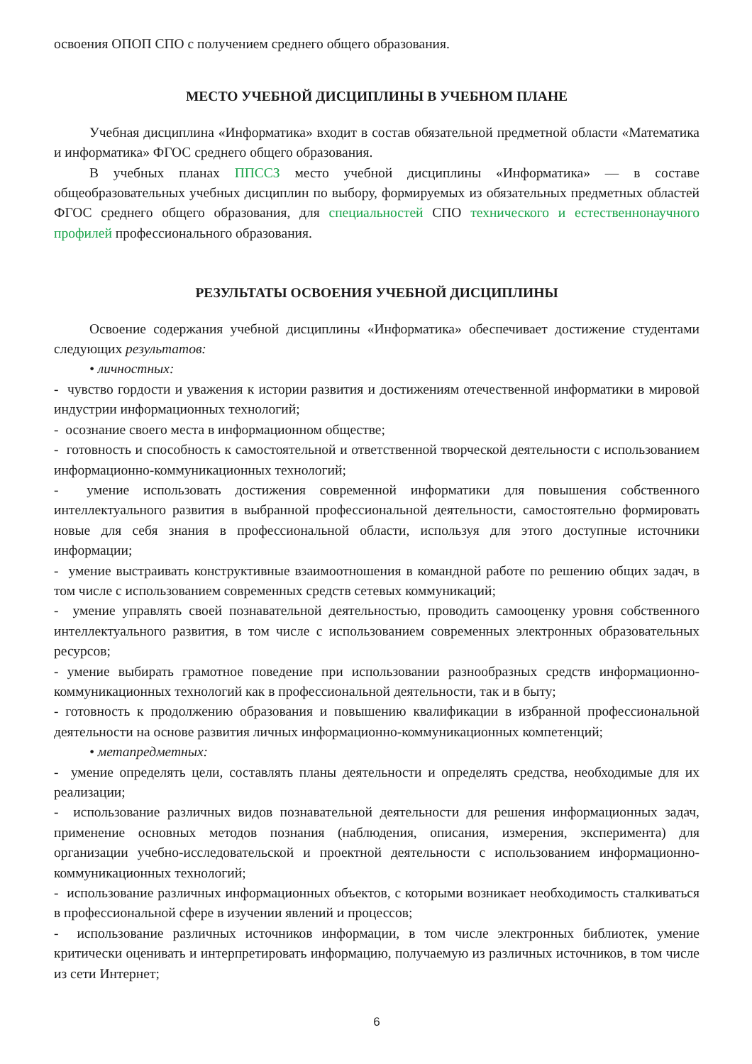освоения ОПОП СПО с получением среднего общего образования.
МЕСТО УЧЕБНОЙ ДИСЦИПЛИНЫ В УЧЕБНОМ ПЛАНЕ
Учебная дисциплина «Информатика» входит в состав обязательной предметной области «Математика и информатика» ФГОС среднего общего образования.
В учебных планах ППССЗ место учебной дисциплины «Информатика» — в составе общеобразовательных учебных дисциплин по выбору, формируемых из обязательных предметных областей ФГОС среднего общего образования, для специальностей СПО технического и естественнонаучного профилей профессионального образования.
РЕЗУЛЬТАТЫ ОСВОЕНИЯ УЧЕБНОЙ ДИСЦИПЛИНЫ
Освоение содержания учебной дисциплины «Информатика» обеспечивает достижение студентами следующих результатов:
• личностных:
- чувство гордости и уважения к истории развития и достижениям отечественной информатики в мировой индустрии информационных технологий;
- осознание своего места в информационном обществе;
- готовность и способность к самостоятельной и ответственной творческой деятельности с использованием информационно-коммуникационных технологий;
- умение использовать достижения современной информатики для повышения собственного интеллектуального развития в выбранной профессиональной деятельности, самостоятельно формировать новые для себя знания в профессиональной области, используя для этого доступные источники информации;
- умение выстраивать конструктивные взаимоотношения в командной работе по решению общих задач, в том числе с использованием современных средств сетевых коммуникаций;
- умение управлять своей познавательной деятельностью, проводить самооценку уровня собственного интеллектуального развития, в том числе с использованием современных электронных образовательных ресурсов;
- умение выбирать грамотное поведение при использовании разнообразных средств информационно-коммуникационных технологий как в профессиональной деятельности, так и в быту;
- готовность к продолжению образования и повышению квалификации в избранной профессиональной деятельности на основе развития личных информационно-коммуникационных компетенций;
• метапредметных:
- умение определять цели, составлять планы деятельности и определять средства, необходимые для их реализации;
- использование различных видов познавательной деятельности для решения информационных задач, применение основных методов познания (наблюдения, описания, измерения, эксперимента) для организации учебно-исследовательской и проектной деятельности с использованием информационно-коммуникационных технологий;
- использование различных информационных объектов, с которыми возникает необходимость сталкиваться в профессиональной сфере в изучении явлений и процессов;
- использование различных источников информации, в том числе электронных библиотек, умение критически оценивать и интерпретировать информацию, получаемую из различных источников, в том числе из сети Интернет;
6